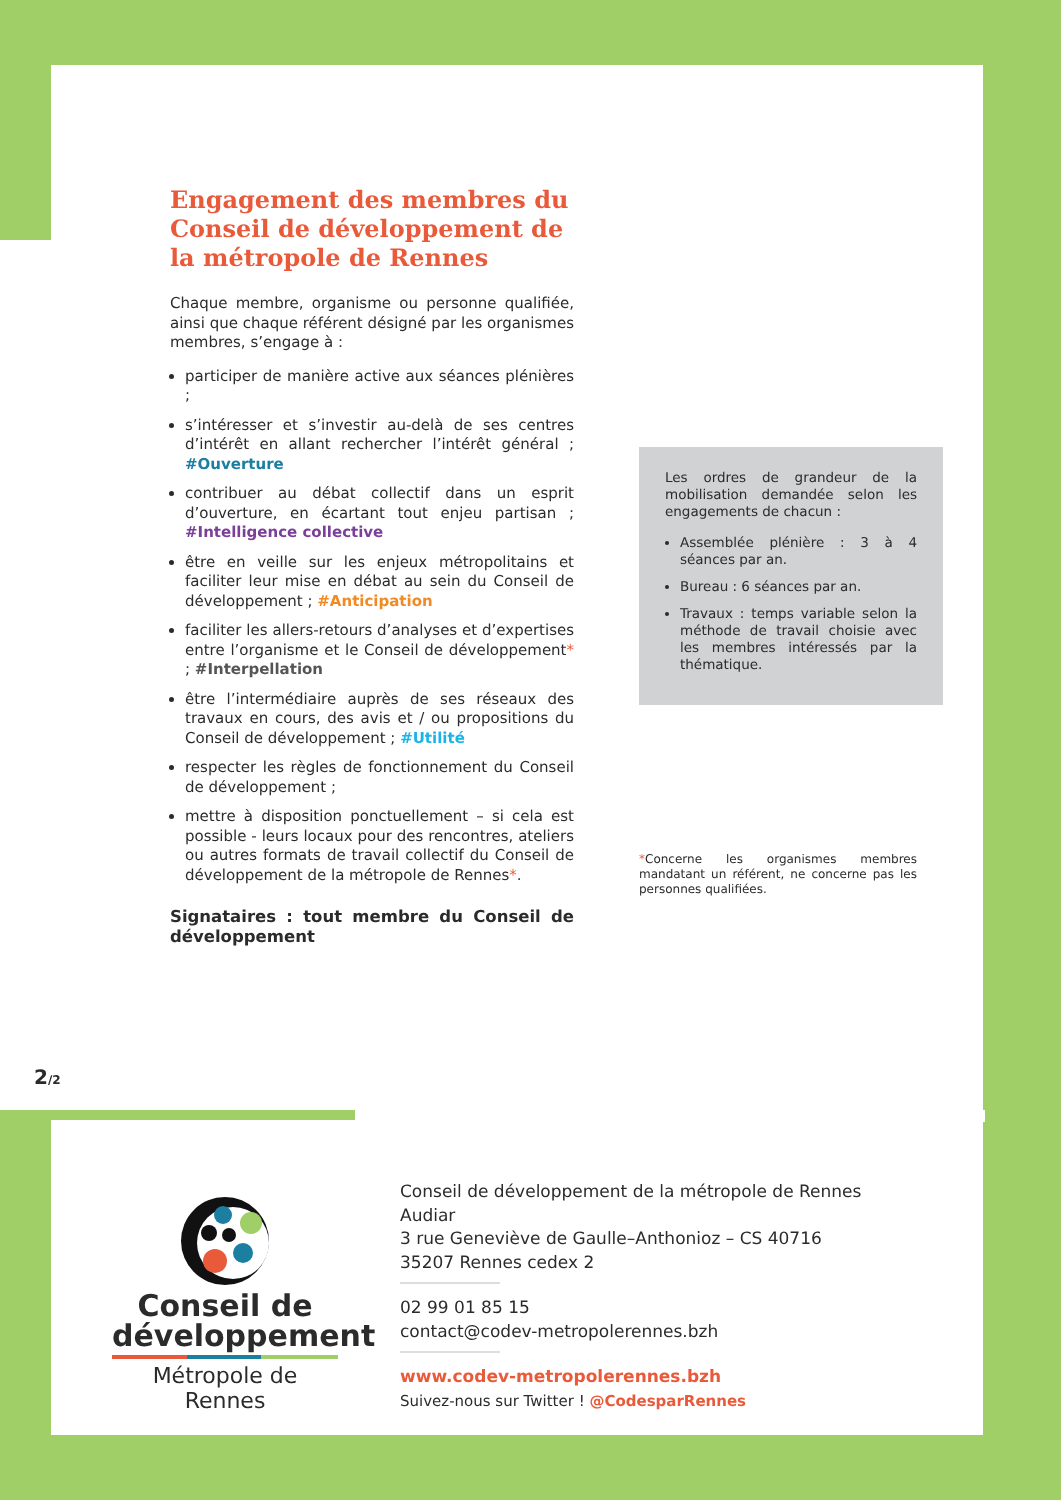Engagement des membres du Conseil de développement de la métropole de Rennes
Chaque membre, organisme ou personne qualifiée, ainsi que chaque référent désigné par les organismes membres, s’engage à :
participer de manière active aux séances plénières ;
s’intéresser et s’investir au-delà de ses centres d’intérêt en allant rechercher l’intérêt général ; #Ouverture
contribuer au débat collectif dans un esprit d’ouverture, en écartant tout enjeu partisan ; #Intelligence collective
être en veille sur les enjeux métropolitains et faciliter leur mise en débat au sein du Conseil de développement ; #Anticipation
faciliter les allers-retours d’analyses et d’expertises entre l’organisme et le Conseil de développement* ; #Interpellation
être l’intermédiaire auprès de ses réseaux des travaux en cours, des avis et / ou propositions du Conseil de développement ; #Utilité
respecter les règles de fonctionnement du Conseil de développement ;
mettre à disposition ponctuellement – si cela est possible - leurs locaux pour des rencontres, ateliers ou autres formats de travail collectif du Conseil de développement de la métropole de Rennes*.
Signataires : tout membre du Conseil de développement
Les ordres de grandeur de la mobilisation demandée selon les engagements de chacun :
Assemblée plénière : 3 à 4 séances par an.
Bureau : 6 séances par an.
Travaux : temps variable selon la méthode de travail choisie avec les membres intéressés par la thématique.
*Concerne les organismes membres mandatant un référent, ne concerne pas les personnes qualifiées.
2/2
Conseil de
développement
Métropole de Rennes
Conseil de développement de la métropole de Rennes
Audiar
3 rue Geneviève de Gaulle–Anthonioz – CS 40716
35207 Rennes cedex 2
02 99 01 85 15
contact@codev-metropolerennes.bzh
www.codev-metropolerennes.bzh
Suivez-nous sur Twitter ! @CodesparRennes